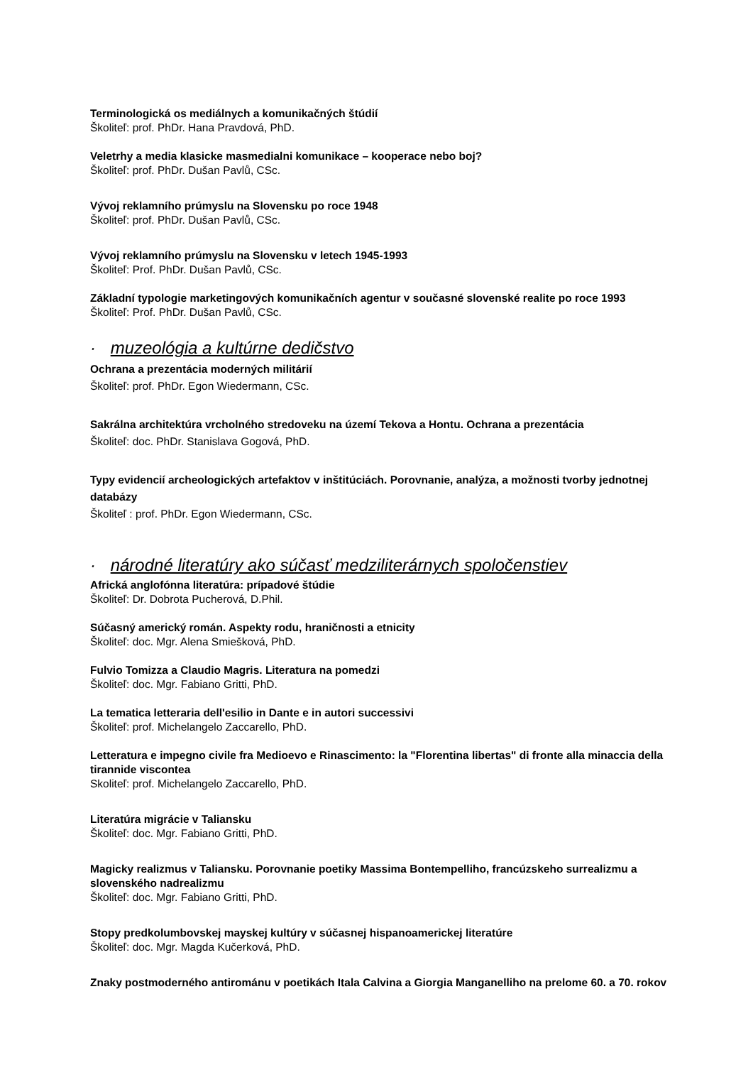Terminologická os mediálnych a komunikačných štúdií
Školiteľ: prof. PhDr. Hana Pravdová, PhD.
Veletrhy a media klasicke masmedialni komunikace – kooperace nebo boj?
Školiteľ: prof. PhDr. Dušan Pavlů, CSc.
Vývoj reklamního prúmyslu na Slovensku po roce 1948
Školiteľ: prof. PhDr. Dušan Pavlů, CSc.
Vývoj reklamního prúmyslu na Slovensku v letech 1945-1993
Školiteľ: Prof. PhDr. Dušan Pavlů, CSc.
Základní typologie marketingových komunikačních agentur v současné slovenské realite po roce 1993
Školiteľ: Prof. PhDr. Dušan Pavlů, CSc.
· muzeológia a kultúrne dedičstvo
Ochrana a prezentácia moderných militárií
Školiteľ: prof. PhDr. Egon Wiedermann, CSc.
Sakrálna architektúra vrcholného stredoveku na území Tekova a Hontu. Ochrana a prezentácia
Školiteľ: doc. PhDr. Stanislava Gogová, PhD.
Typy evidencií archeologických artefaktov v inštitúciách. Porovnanie, analýza, a možnosti tvorby jednotnej databázy
Školiteľ : prof. PhDr. Egon Wiedermann, CSc.
· národné literatúry ako súčasť medziliterárnych spoločenstiev
Africká anglofónna literatúra: prípadové štúdie
Školiteľ: Dr. Dobrota Pucherová, D.Phil.
Súčasný americký román. Aspekty rodu, hraničnosti a etnicity
Školiteľ: doc. Mgr. Alena Smiešková, PhD.
Fulvio Tomizza a Claudio Magris. Literatura na pomedzi
Školiteľ: doc. Mgr. Fabiano Gritti, PhD.
La tematica letteraria dell'esilio in Dante e in autori successivi
Školiteľ: prof. Michelangelo Zaccarello, PhD.
Letteratura e impegno civile fra Medioevo e Rinascimento: la "Florentina libertas" di fronte alla minaccia della tirannide viscontea
Skoliteľ: prof. Michelangelo Zaccarello, PhD.
Literatúra migrácie v Taliansku
Školiteľ: doc. Mgr. Fabiano Gritti, PhD.
Magicky realizmus v Taliansku. Porovnanie poetiky Massima Bontempelliho, francúzskeho surrealizmu a slovenského nadrealizmu
Školiteľ: doc. Mgr. Fabiano Gritti, PhD.
Stopy predkolumbovskej mayskej kultúry v súčasnej hispanoamerickej literatúre
Školiteľ: doc. Mgr. Magda Kučerková, PhD.
Znaky postmoderného antirománu v poetikách Itala Calvina a Giorgia Manganelliho na prelome 60. a 70. rokov